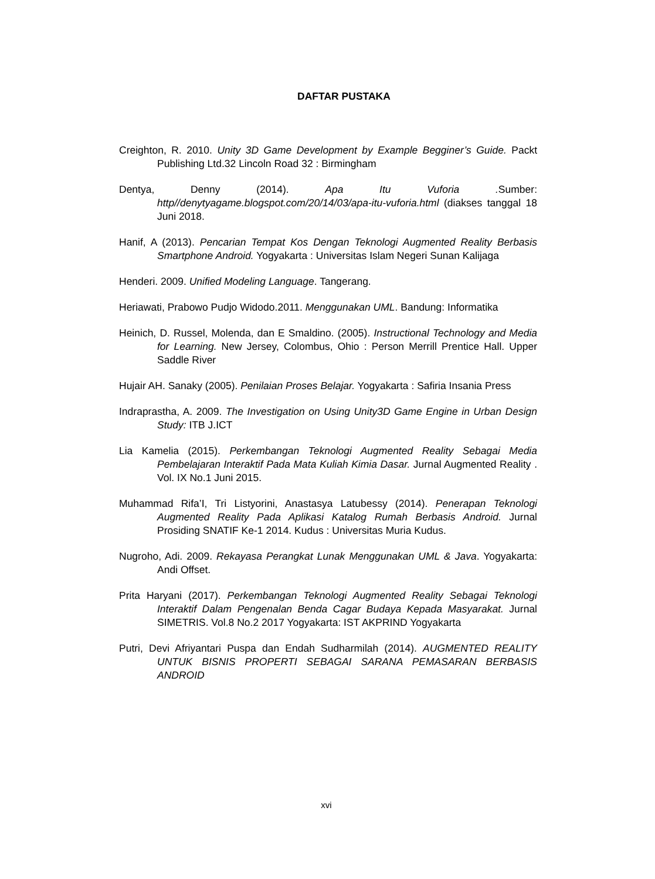DAFTAR PUSTAKA
Creighton, R. 2010. Unity 3D Game Development by Example Begginer’s Guide. Packt Publishing Ltd.32 Lincoln Road 32 : Birmingham
Dentya, Denny (2014). Apa Itu Vuforia . Sumber: http//denytyagame.blogspot.com/20/14/03/apa-itu-vuforia.html (diakses tanggal 18 Juni 2018.
Hanif, A (2013). Pencarian Tempat Kos Dengan Teknologi Augmented Reality Berbasis Smartphone Android. Yogyakarta : Universitas Islam Negeri Sunan Kalijaga
Henderi. 2009. Unified Modeling Language. Tangerang.
Heriawati, Prabowo Pudjo Widodo.2011. Menggunakan UML. Bandung: Informatika
Heinich, D. Russel, Molenda, dan E Smaldino. (2005). Instructional Technology and Media for Learning. New Jersey, Colombus, Ohio : Person Merrill Prentice Hall. Upper Saddle River
Hujair AH. Sanaky (2005). Penilaian Proses Belajar. Yogyakarta : Safiria Insania Press
Indraprastha, A. 2009. The Investigation on Using Unity3D Game Engine in Urban Design Study: ITB J.ICT
Lia Kamelia (2015). Perkembangan Teknologi Augmented Reality Sebagai Media Pembelajaran Interaktif Pada Mata Kuliah Kimia Dasar. Jurnal Augmented Reality . Vol. IX No.1 Juni 2015.
Muhammad Rifa’I, Tri Listyorini, Anastasya Latubessy (2014). Penerapan Teknologi Augmented Reality Pada Aplikasi Katalog Rumah Berbasis Android. Jurnal Prosiding SNATIF Ke-1 2014. Kudus : Universitas Muria Kudus.
Nugroho, Adi. 2009. Rekayasa Perangkat Lunak Menggunakan UML & Java. Yogyakarta: Andi Offset.
Prita Haryani (2017). Perkembangan Teknologi Augmented Reality Sebagai Teknologi Interaktif Dalam Pengenalan Benda Cagar Budaya Kepada Masyarakat. Jurnal SIMETRIS. Vol.8 No.2 2017 Yogyakarta: IST AKPRIND Yogyakarta
Putri, Devi Afriyantari Puspa dan Endah Sudharmilah (2014). AUGMENTED REALITY UNTUK BISNIS PROPERTI SEBAGAI SARANA PEMASARAN BERBASIS ANDROID
xvi